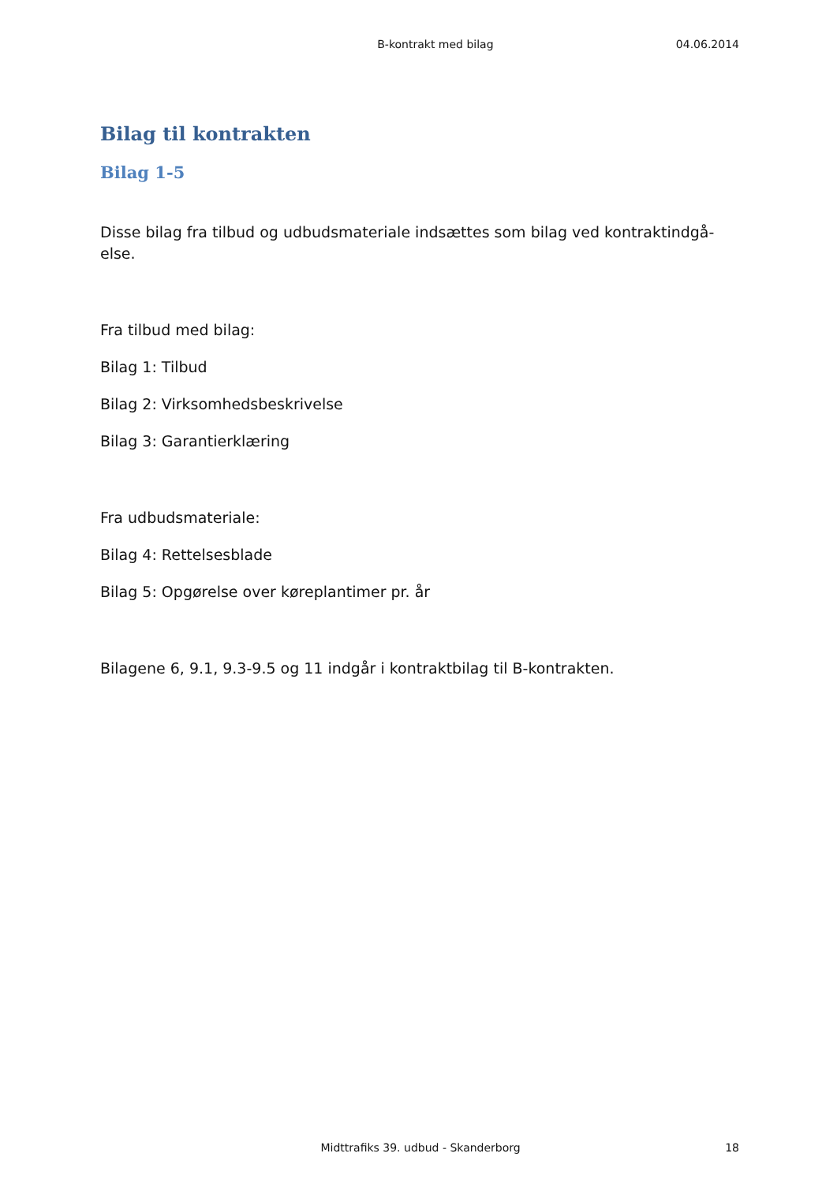B-kontrakt med bilag 04.06.2014
Bilag til kontrakten
Bilag 1-5
Disse bilag fra tilbud og udbudsmateriale indsættes som bilag ved kontraktindgå-else.
Fra tilbud med bilag:
Bilag 1: Tilbud
Bilag 2: Virksomhedsbeskrivelse
Bilag 3: Garantierklæring
Fra udbudsmateriale:
Bilag 4: Rettelsesblade
Bilag 5: Opgørelse over køreplantimer pr. år
Bilagene 6, 9.1, 9.3-9.5 og 11 indgår i kontraktbilag til B-kontrakten.
Midttrafiks 39. udbud - Skanderborg 18